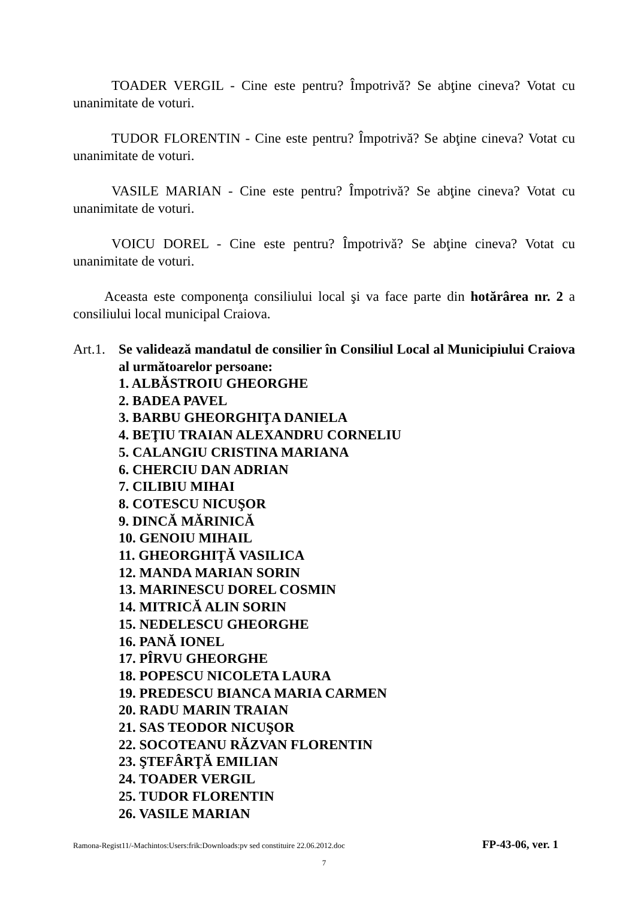TOADER VERGIL - Cine este pentru? Împotrivă? Se abţine cineva? Votat cu unanimitate de voturi.
TUDOR FLORENTIN - Cine este pentru? Împotrivă? Se abţine cineva? Votat cu unanimitate de voturi.
VASILE MARIAN - Cine este pentru? Împotrivă? Se abţine cineva? Votat cu unanimitate de voturi.
VOICU DOREL - Cine este pentru? Împotrivă? Se abţine cineva? Votat cu unanimitate de voturi.
Aceasta este componenţa consiliului local şi va face parte din hotărârea nr. 2 a consiliului local municipal Craiova.
Art.1.
Se validează mandatul de consilier în Consiliul Local al Municipiului Craiova al următoarelor persoane:
1. ALBĂSTROIU GHEORGHE
2. BADEA PAVEL
3. BARBU GHEORGHIŢA DANIELA
4. BEŢIU TRAIAN ALEXANDRU CORNELIU
5. CALANGIU CRISTINA MARIANA
6. CHERCIU DAN ADRIAN
7. CILIBIU MIHAI
8. COTESCU NICUŞOR
9. DINCĂ MĂRINICĂ
10. GENOIU MIHAIL
11. GHEORGHIŢĂ VASILICA
12. MANDA MARIAN SORIN
13. MARINESCU DOREL COSMIN
14. MITRICĂ ALIN SORIN
15. NEDELESCU GHEORGHE
16. PANĂ IONEL
17. PÎRVU GHEORGHE
18. POPESCU NICOLETA LAURA
19. PREDESCU BIANCA MARIA CARMEN
20. RADU MARIN TRAIAN
21. SAS TEODOR NICUŞOR
22. SOCOTEANU RĂZVAN FLORENTIN
23. ŞTEFÂRŢĂ EMILIAN
24. TOADER VERGIL
25. TUDOR FLORENTIN
26. VASILE MARIAN
Ramona-Regist11/-Machintos:Users:frik:Downloads:pv sed constituire 22.06.2012.doc FP-43-06, ver. 1
7